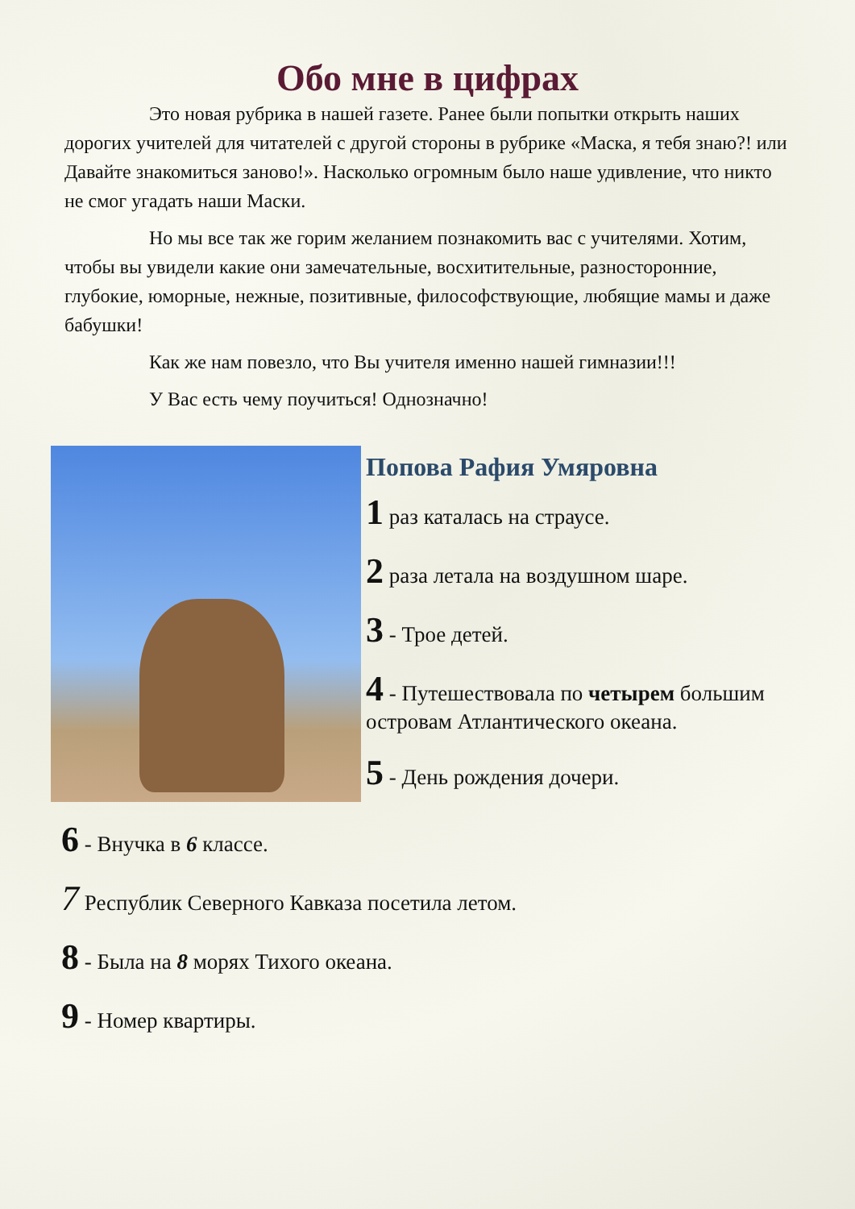Обо мне в цифрах
Это новая рубрика в нашей газете. Ранее были попытки открыть наших дорогих учителей для читателей с другой стороны в рубрике «Маска, я тебя знаю?! или Давайте знакомиться заново!». Насколько огромным было наше удивление, что никто не смог угадать наши Маски.
Но мы все так же горим желанием познакомить вас с учителями. Хотим, чтобы вы увидели какие они замечательные, восхитительные, разносторонние, глубокие, юморные, нежные, позитивные, философствующие, любящие мамы и даже бабушки!
Как же нам повезло, что Вы учителя именно нашей гимназии!!!
У Вас есть чему поучиться! Однозначно!
Попова Рафия Умяровна
1 раз каталась на страусе.
2 раза летала на воздушном шаре.
3 - Трое детей.
4 - Путешествовала по четырем большим островам Атлантического океана.
5 - День рождения дочери.
6 - Внучка в 6 классе.
7 Республик Северного Кавказа посетила летом.
8 - Была на 8 морях Тихого океана.
9 - Номер квартиры.